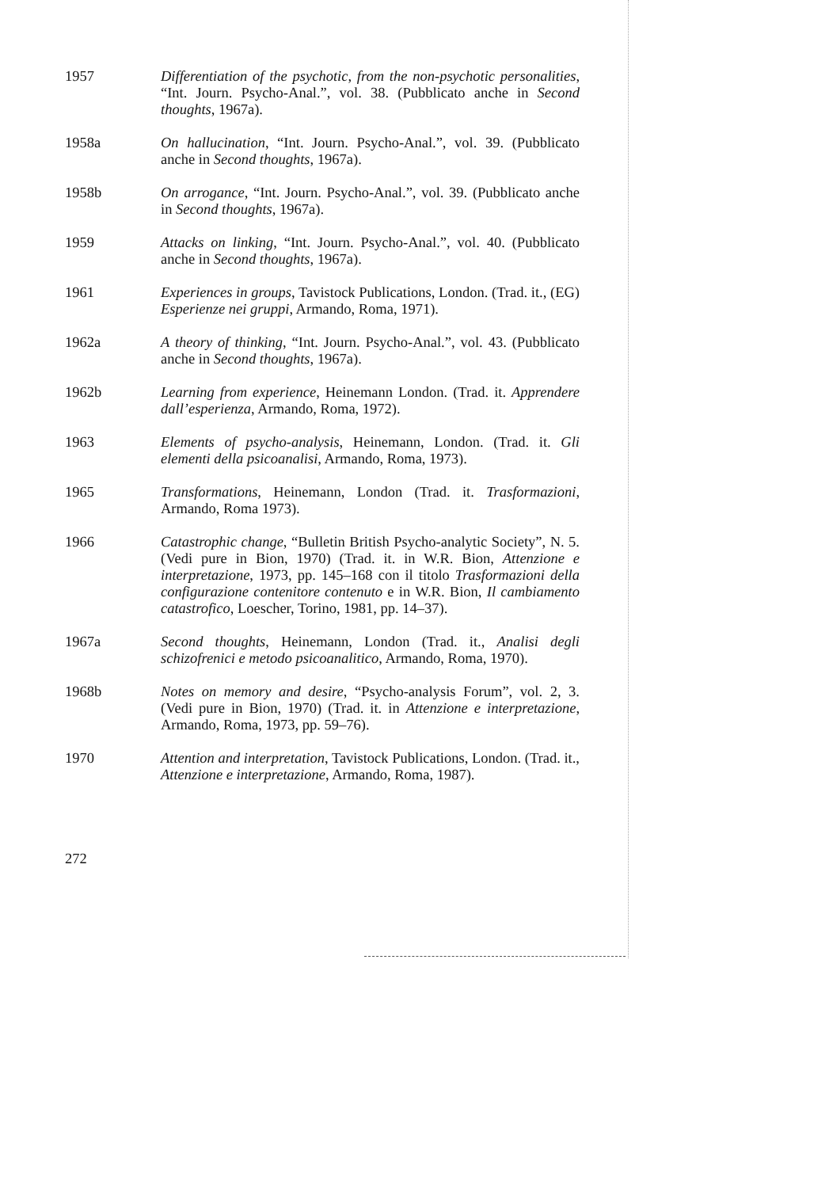1957 Differentiation of the psychotic, from the non-psychotic personalities, “Int. Journ. Psycho-Anal.”, vol. 38. (Pubblicato anche in Second thoughts, 1967a).
1958a On hallucination, “Int. Journ. Psycho-Anal.”, vol. 39. (Pubblicato anche in Second thoughts, 1967a).
1958b On arrogance, “Int. Journ. Psycho-Anal.”, vol. 39. (Pubblicato anche in Second thoughts, 1967a).
1959 Attacks on linking, “Int. Journ. Psycho-Anal.”, vol. 40. (Pubblicato anche in Second thoughts, 1967a).
1961 Experiences in groups, Tavistock Publications, London. (Trad. it., (EG) Esperienze nei gruppi, Armando, Roma, 1971).
1962a A theory of thinking, “Int. Journ. Psycho-Anal.”, vol. 43. (Pubblicato anche in Second thoughts, 1967a).
1962b Learning from experience, Heinemann London. (Trad. it. Apprendere dall’esperienza, Armando, Roma, 1972).
1963 Elements of psycho-analysis, Heinemann, London. (Trad. it. Gli elementi della psicoanalisi, Armando, Roma, 1973).
1965 Transformations, Heinemann, London (Trad. it. Trasformazioni, Armando, Roma 1973).
1966 Catastrophic change, “Bulletin British Psycho-analytic Society”, N. 5. (Vedi pure in Bion, 1970) (Trad. it. in W.R. Bion, Attenzione e interpretazione, 1973, pp. 145–168 con il titolo Trasformazioni della configurazione contenitore contenuto e in W.R. Bion, Il cambiamento catastrofico, Loescher, Torino, 1981, pp. 14–37).
1967a Second thoughts, Heinemann, London (Trad. it., Analisi degli schizofrenici e metodo psicoanalitico, Armando, Roma, 1970).
1968b Notes on memory and desire, “Psycho-analysis Forum”, vol. 2, 3. (Vedi pure in Bion, 1970) (Trad. it. in Attenzione e interpretazione, Armando, Roma, 1973, pp. 59–76).
1970 Attention and interpretation, Tavistock Publications, London. (Trad. it., Attenzione e interpretazione, Armando, Roma, 1987).
272